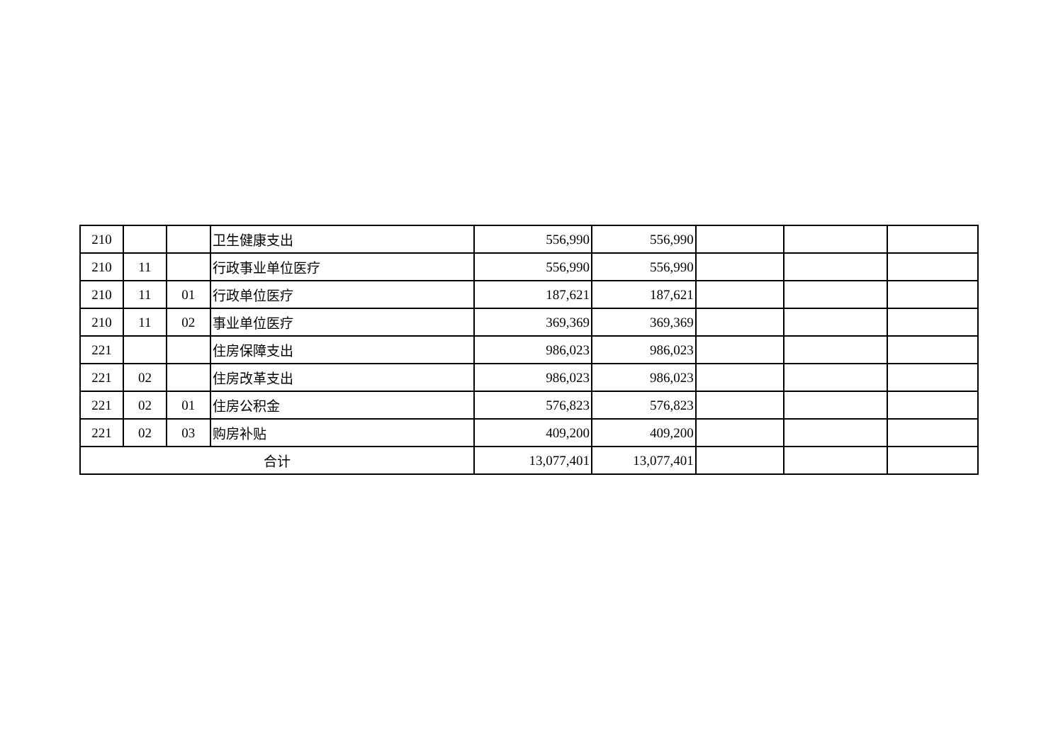| 210 | | | 卫生健康支出 | 556,990 | 556,990 | | | |
| 210 | 11 | | 行政事业单位医疗 | 556,990 | 556,990 | | | |
| 210 | 11 | 01 | 行政单位医疗 | 187,621 | 187,621 | | | |
| 210 | 11 | 02 | 事业单位医疗 | 369,369 | 369,369 | | | |
| 221 | | | 住房保障支出 | 986,023 | 986,023 | | | |
| 221 | 02 | | 住房改革支出 | 986,023 | 986,023 | | | |
| 221 | 02 | 01 | 住房公积金 | 576,823 | 576,823 | | | |
| 221 | 02 | 03 | 购房补贴 | 409,200 | 409,200 | | | |
| 合计 | | | | 13,077,401 | 13,077,401 | | | |